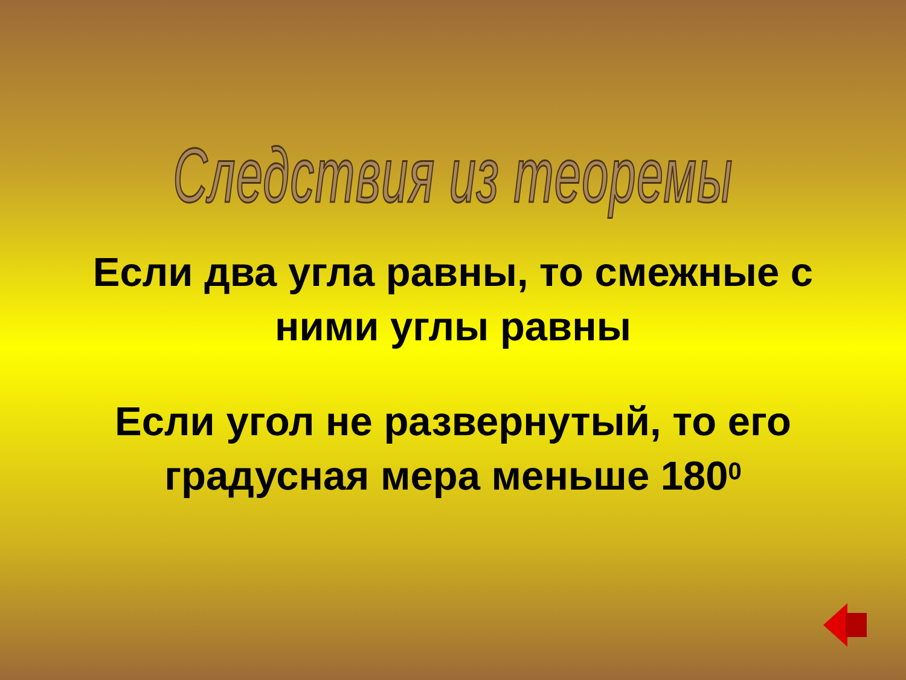Следствия из теоремы
Если два угла равны, то смежные с ними углы равны
Если угол не развернутый, то его градусная мера меньше 180<sup>0</sup>